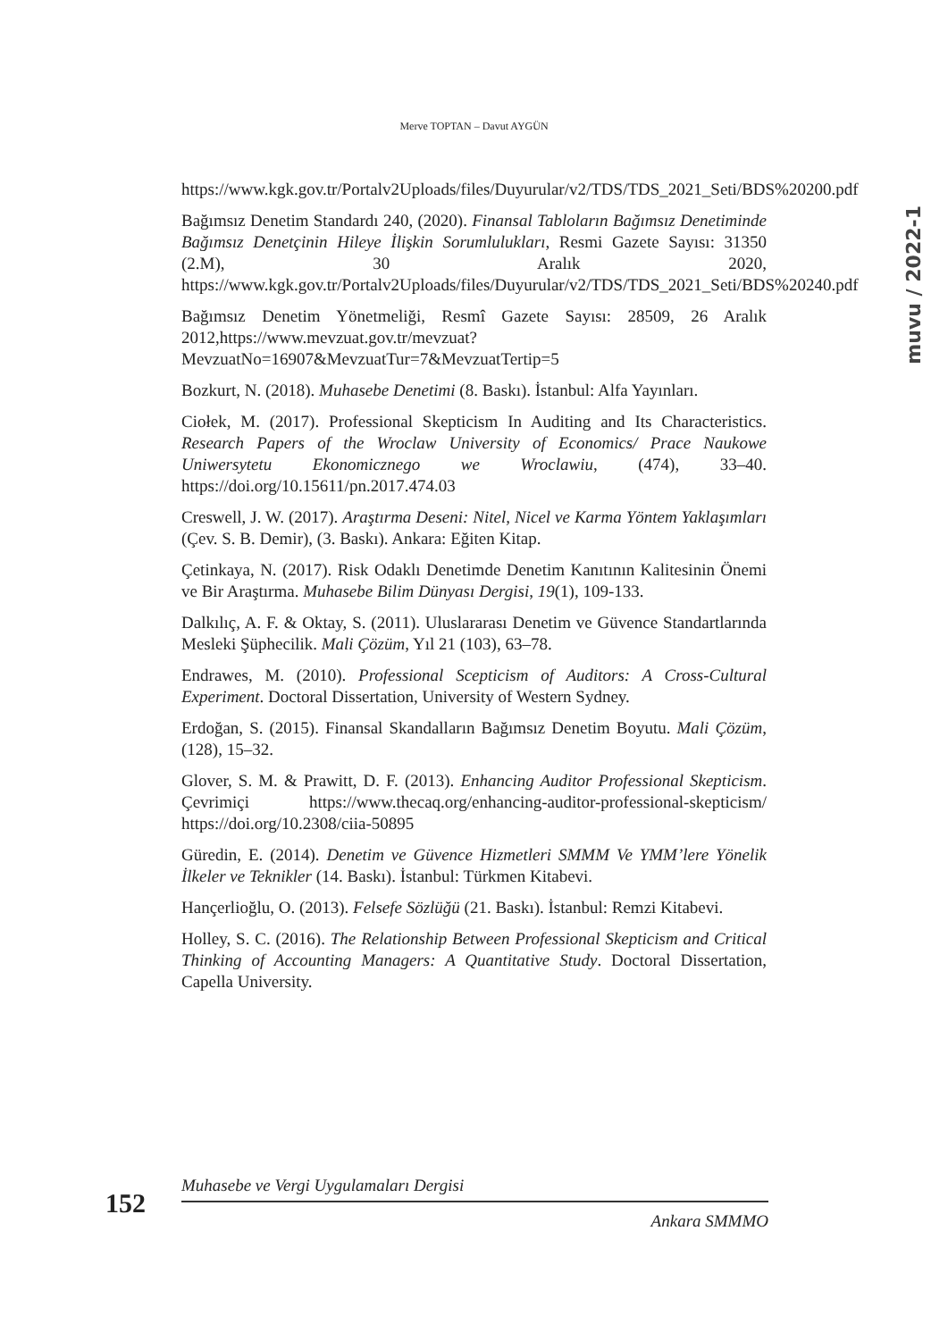Merve TOPTAN – Davut AYGÜN
muvu / 2022-1
https://www.kgk.gov.tr/Portalv2Uploads/files/Duyurular/v2/TDS/TDS_2021_Seti/BDS%20200.pdf
Bağımsız Denetim Standardı 240, (2020). Finansal Tabloların Bağımsız Denetiminde Bağımsız Denetçinin Hileye İlişkin Sorumlulukları, Resmi Gazete Sayısı: 31350 (2.M), 30 Aralık 2020, https://www.kgk.gov.tr/Portalv2Uploads/files/Duyurular/v2/TDS/TDS_2021_Seti/BDS%20240.pdf
Bağımsız Denetim Yönetmeliği, Resmî Gazete Sayısı: 28509, 26 Aralık 2012,https://www.mevzuat.gov.tr/mevzuat?MevzuatNo=16907&MevzuatTur=7&MevzuatTertip=5
Bozkurt, N. (2018). Muhasebe Denetimi (8. Baskı). İstanbul: Alfa Yayınları.
Ciołek, M. (2017). Professional Skepticism In Auditing and Its Characteristics. Research Papers of the Wroclaw University of Economics/ Prace Naukowe Uniwersytetu Ekonomicznego we Wroclawiu, (474), 33–40. https://doi.org/10.15611/pn.2017.474.03
Creswell, J. W. (2017). Araştırma Deseni: Nitel, Nicel ve Karma Yöntem Yaklaşımları (Çev. S. B. Demir), (3. Baskı). Ankara: Eğiten Kitap.
Çetinkaya, N. (2017). Risk Odaklı Denetimde Denetim Kanıtının Kalitesinin Önemi ve Bir Araştırma. Muhasebe Bilim Dünyası Dergisi, 19(1), 109-133.
Dalkılıç, A. F. & Oktay, S. (2011). Uluslararası Denetim ve Güvence Standartlarında Mesleki Şüphecilik. Mali Çözüm, Yıl 21 (103), 63–78.
Endrawes, M. (2010). Professional Scepticism of Auditors: A Cross-Cultural Experiment. Doctoral Dissertation, University of Western Sydney.
Erdoğan, S. (2015). Finansal Skandalların Bağımsız Denetim Boyutu. Mali Çözüm, (128), 15–32.
Glover, S. M. & Prawitt, D. F. (2013). Enhancing Auditor Professional Skepticism. Çevrimiçi https://www.thecaq.org/enhancing-auditor-professional-skepticism/ https://doi.org/10.2308/ciia-50895
Güredin, E. (2014). Denetim ve Güvence Hizmetleri SMMM Ve YMM’lere Yönelik İlkeler ve Teknikler (14. Baskı). İstanbul: Türkmen Kitabevi.
Hançerlioğlu, O. (2013). Felsefe Sözlüğü (21. Baskı). İstanbul: Remzi Kitabevi.
Holley, S. C. (2016). The Relationship Between Professional Skepticism and Critical Thinking of Accounting Managers: A Quantitative Study. Doctoral Dissertation, Capella University.
Muhasebe ve Vergi Uygulamaları Dergisi
152
Ankara SMMMO